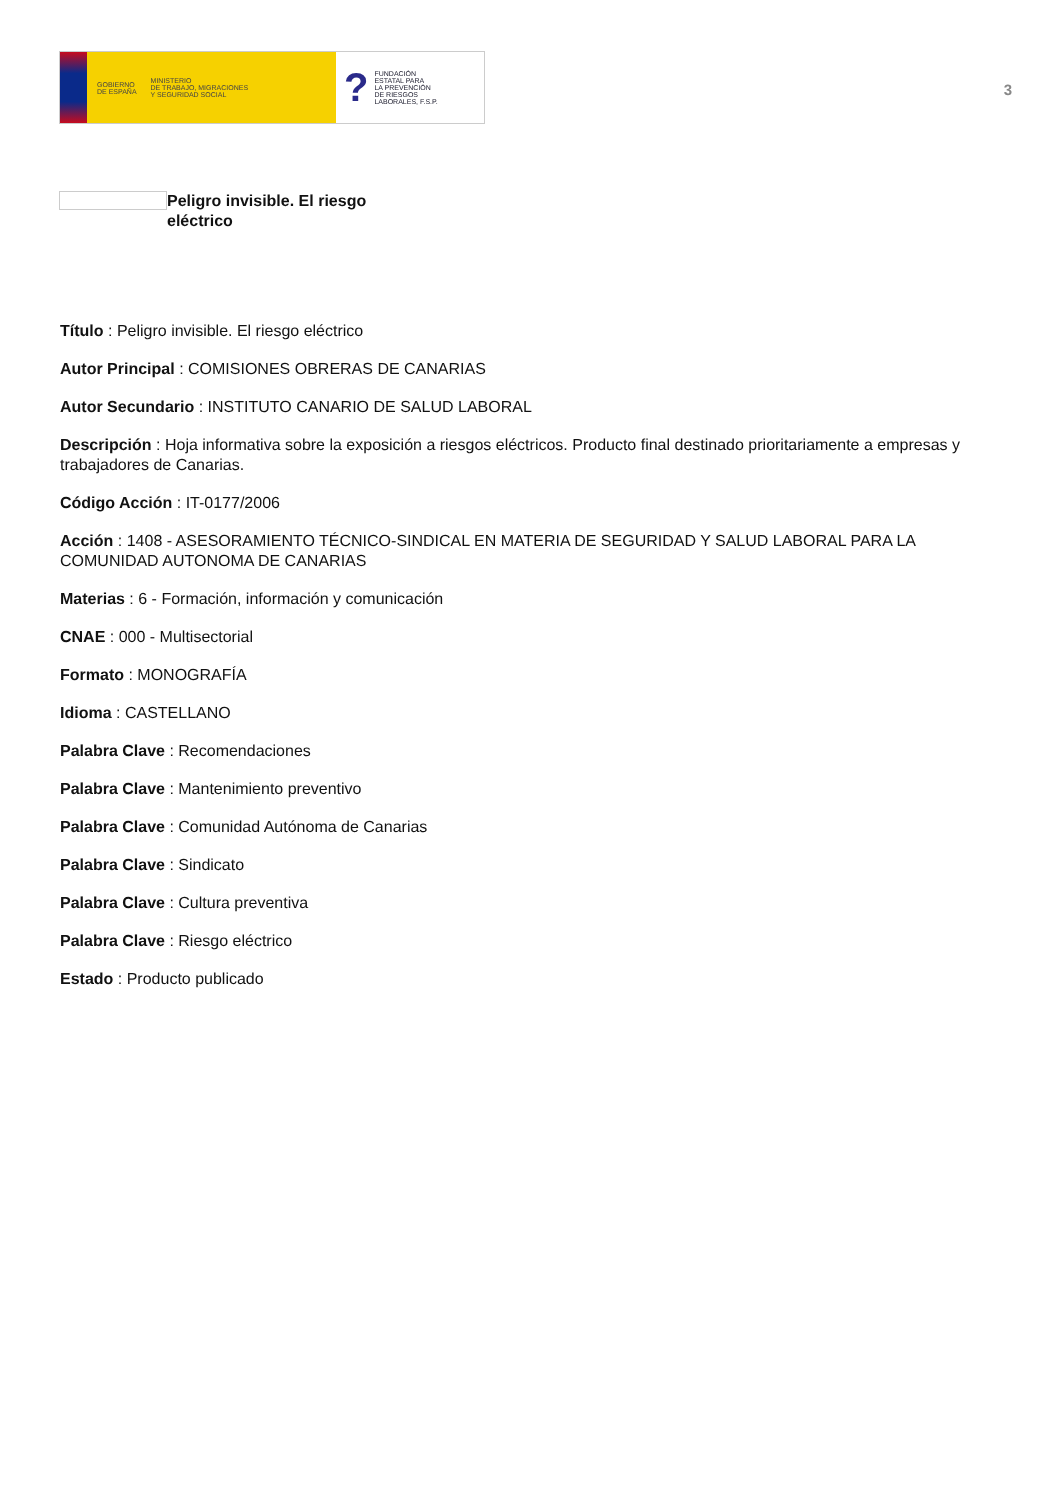GOBIERNO
DE ESPAÑA MINISTERIO
DE TRABAJO, MIGRACIONES
Y SEGURIDAD SOCIAL
? FUNDACIÓN
ESTATAL PARA
LA PREVENCIÓN
DE RIESGOS
LABORALES, F.S.P.
3
Peligro invisible. El riesgo eléctrico
Título : Peligro invisible. El riesgo eléctrico
Autor Principal : COMISIONES OBRERAS DE CANARIAS
Autor Secundario : INSTITUTO CANARIO DE SALUD LABORAL
Descripción : Hoja informativa sobre la exposición a riesgos eléctricos. Producto final destinado prioritariamente a empresas y trabajadores de Canarias.
Código Acción : IT-0177/2006
Acción : 1408 - ASESORAMIENTO TÉCNICO-SINDICAL EN MATERIA DE SEGURIDAD Y SALUD LABORAL PARA LA COMUNIDAD AUTONOMA DE CANARIAS
Materias : 6 - Formación, información y comunicación
CNAE : 000 - Multisectorial
Formato : MONOGRAFÍA
Idioma : CASTELLANO
Palabra Clave : Recomendaciones
Palabra Clave : Mantenimiento preventivo
Palabra Clave : Comunidad Autónoma de Canarias
Palabra Clave : Sindicato
Palabra Clave : Cultura preventiva
Palabra Clave : Riesgo eléctrico
Estado : Producto publicado